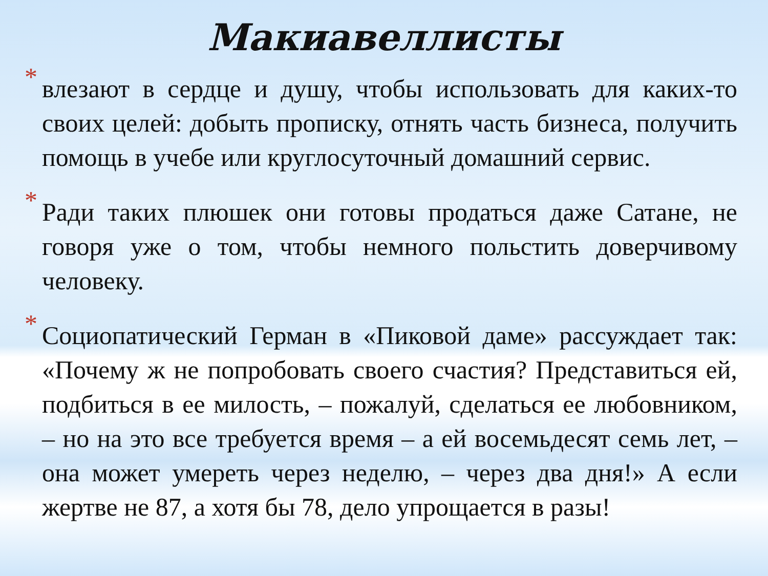Макиавеллисты
*
влезают в сердце и душу, чтобы использовать для каких-то своих целей: добыть прописку, отнять часть бизнеса, получить помощь в учебе или круглосуточный домашний сервис.
*
Ради таких плюшек они готовы продаться даже Сатане, не говоря уже о том, чтобы немного польстить доверчивому человеку.
*
Социопатический Герман в «Пиковой даме» рассуждает так: «Почему ж не попробовать своего счастия? Представиться ей, подбиться в ее милость, – пожалуй, сделаться ее любовником, – но на это все требуется время – а ей восемьдесят семь лет, – она может умереть через неделю, – через два дня!» А если жертве не 87, а хотя бы 78, дело упрощается в разы!